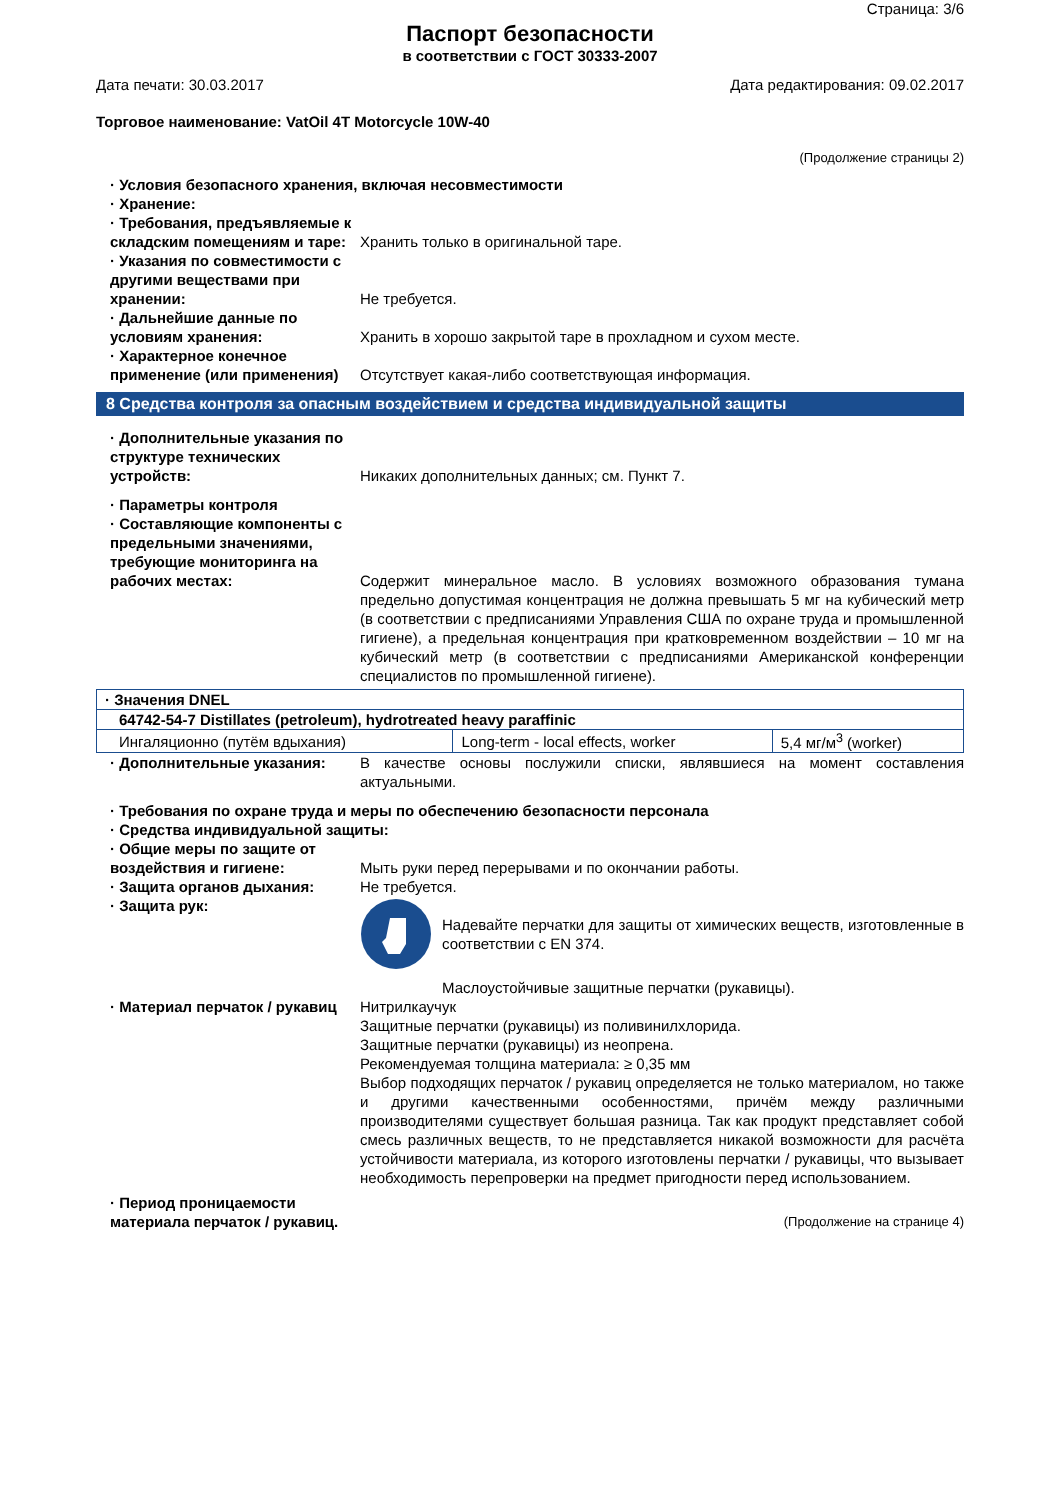Страница: 3/6
Паспорт безопасности
в соответствии с ГОСТ 30333-2007
Дата печати: 30.03.2017 Дата редактирования: 09.02.2017
Торговое наименование: VatOil 4T Motorcycle 10W-40
(Продолжение страницы 2)
· Условия безопасного хранения, включая несовместимости
· Хранение:
· Требования, предъявляемые к складским помещениям и таре:
Хранить только в оригинальной таре.
· Указания по совместимости с другими веществами при хранении:
Не требуется.
· Дальнейшие данные по условиям хранения:
Хранить в хорошо закрытой таре в прохладном и сухом месте.
· Характерное конечное применение (или применения)
Отсутствует какая-либо соответствующая информация.
8 Средства контроля за опасным воздействием и средства индивидуальной защиты
· Дополнительные указания по структуре технических устройств:
Никаких дополнительных данных; см. Пункт 7.
· Параметры контроля
· Составляющие компоненты с предельными значениями, требующие мониторинга на рабочих местах:
Содержит минеральное масло. В условиях возможного образования тумана предельно допустимая концентрация не должна превышать 5 мг на кубический метр (в соответствии с предписаниями Управления США по охране труда и промышленной гигиене), а предельная концентрация при кратковременном воздействии – 10 мг на кубический метр (в соответствии с предписаниями Американской конференции специалистов по промышленной гигиене).
| · Значения DNEL | | |
| 64742-54-7 Distillates (petroleum), hydrotreated heavy paraffinic | | |
| Ингаляционно (путём вдыхания) | Long-term - local effects, worker | 5,4 мг/м<sup>3</sup> (worker) |
· Дополнительные указания: В качестве основы послужили списки, являвшиеся на момент составления актуальными.
· Требования по охране труда и меры по обеспечению безопасности персонала
· Средства индивидуальной защиты:
· Общие меры по защите от воздействия и гигиене:
Мыть руки перед перерывами и по окончании работы.
· Защита органов дыхания: Не требуется.
· Защита рук: Надевайте перчатки для защиты от химических веществ, изготовленные в соответствии с EN 374.
Маслоустойчивые защитные перчатки (рукавицы).
· Материал перчаток / рукавиц
Нитрилкаучук
Защитные перчатки (рукавицы) из поливинилхлорида.
Защитные перчатки (рукавицы) из неопрена.
Рекомендуемая толщина материала: ≥ 0,35 мм
Выбор подходящих перчаток / рукавиц определяется не только материалом, но также и другими качественными особенностями, причём между различными производителями существует большая разница. Так как продукт представляет собой смесь различных веществ, то не представляется никакой возможности для расчёта устойчивости материала, из которого изготовлены перчатки / рукавицы, что вызывает необходимость перепроверки на предмет пригодности перед использованием.
· Период проницаемости материала перчаток / рукавиц.
(Продолжение на странице 4)